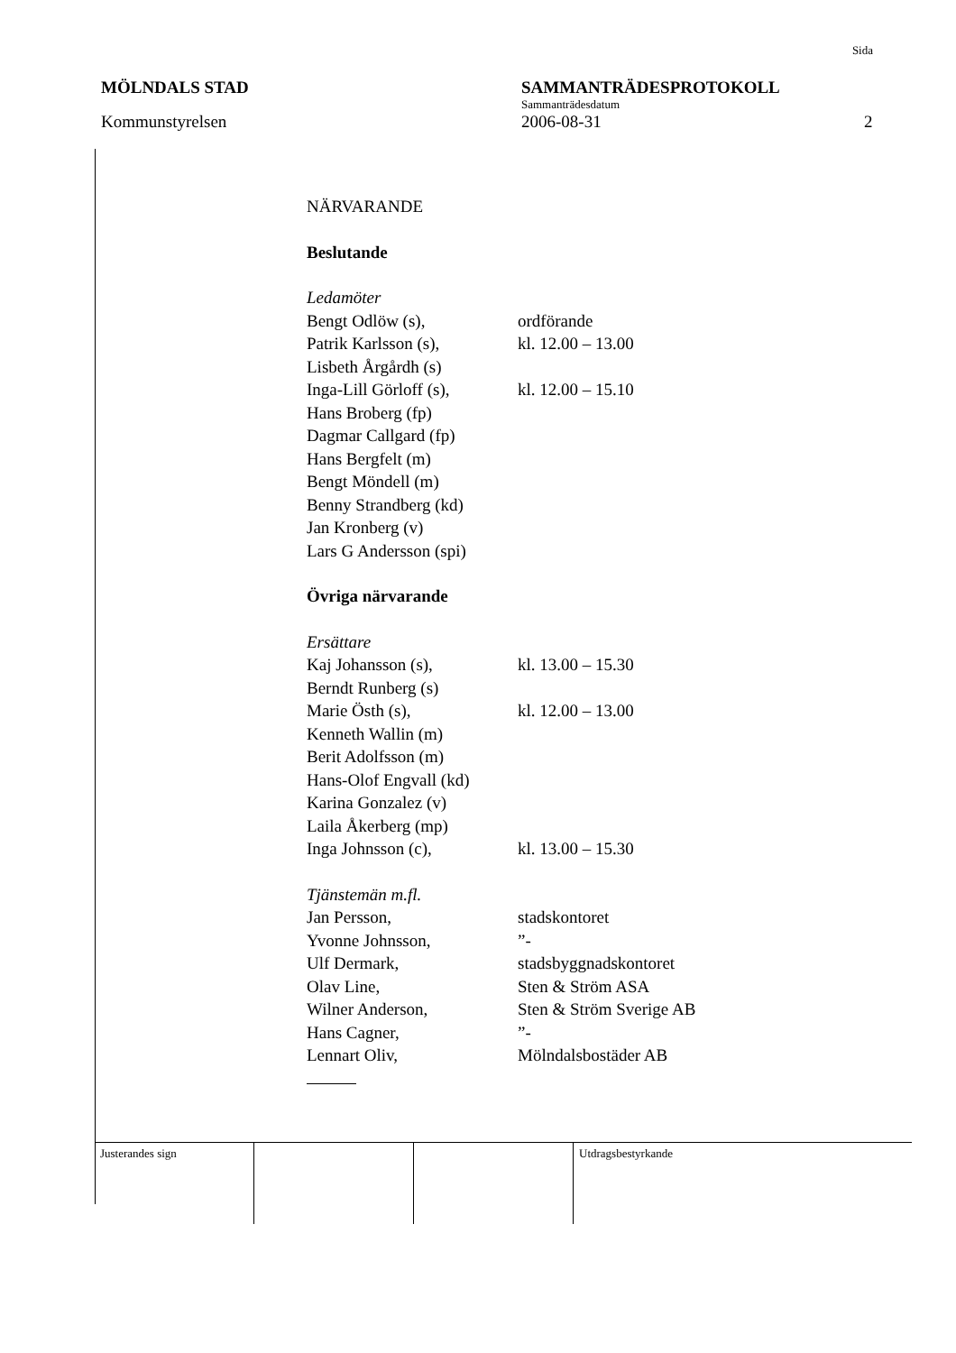Sida
MÖLNDALS STAD SAMMANTRÄDESPROTOKOLL
Sammanträdesdatum
Kommunstyrelsen 2006-08-31 2
NÄRVARANDE
Beslutande
Ledamöter
Bengt Odlöw (s), ordförande
Patrik Karlsson (s), kl. 12.00 – 13.00
Lisbeth Årgårdh (s)
Inga-Lill Görloff (s), kl. 12.00 – 15.10
Hans Broberg (fp)
Dagmar Callgard (fp)
Hans Bergfelt (m)
Bengt Möndell (m)
Benny Strandberg (kd)
Jan Kronberg (v)
Lars G Andersson (spi)
Övriga närvarande
Ersättare
Kaj Johansson (s), kl. 13.00 – 15.30
Berndt Runberg (s)
Marie Östh (s), kl. 12.00 – 13.00
Kenneth Wallin (m)
Berit Adolfsson (m)
Hans-Olof Engvall (kd)
Karina Gonzalez (v)
Laila Åkerberg (mp)
Inga Johnsson (c), kl. 13.00 – 15.30
Tjänstemän m.fl.
Jan Persson, stadskontoret
Yvonne Johnsson,”-
Ulf Dermark, stadsbyggnadskontoret
Olav Line, Sten & Ström ASA
Wilner Anderson, Sten & Ström Sverige AB
Hans Cagner,”-
Lennart Oliv, Mölndalsbostäder AB
Justerandes sign Utdragsbestyrkande